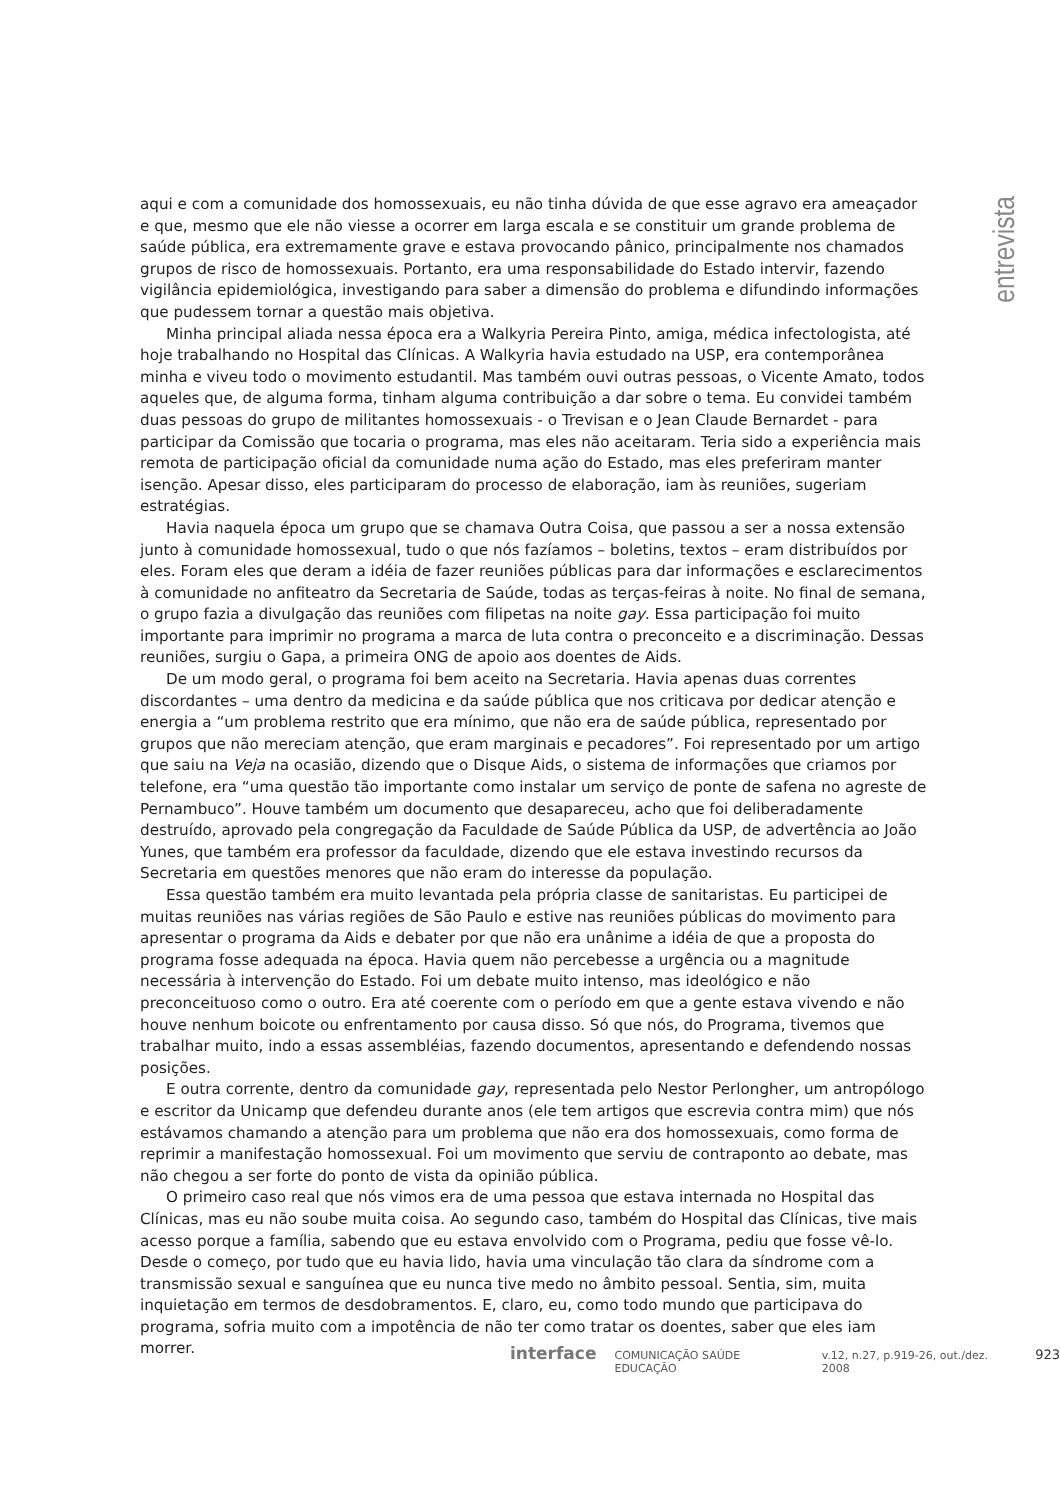entrevista
aqui e com a comunidade dos homossexuais, eu não tinha dúvida de que esse agravo era ameaçador e que, mesmo que ele não viesse a ocorrer em larga escala e se constituir um grande problema de saúde pública, era extremamente grave e estava provocando pânico, principalmente nos chamados grupos de risco de homossexuais. Portanto, era uma responsabilidade do Estado intervir, fazendo vigilância epidemiológica, investigando para saber a dimensão do problema e difundindo informações que pudessem tornar a questão mais objetiva.
Minha principal aliada nessa época era a Walkyria Pereira Pinto, amiga, médica infectologista, até hoje trabalhando no Hospital das Clínicas. A Walkyria havia estudado na USP, era contemporânea minha e viveu todo o movimento estudantil. Mas também ouvi outras pessoas, o Vicente Amato, todos aqueles que, de alguma forma, tinham alguma contribuição a dar sobre o tema. Eu convidei também duas pessoas do grupo de militantes homossexuais - o Trevisan e o Jean Claude Bernardet - para participar da Comissão que tocaria o programa, mas eles não aceitaram. Teria sido a experiência mais remota de participação oficial da comunidade numa ação do Estado, mas eles preferiram manter isenção. Apesar disso, eles participaram do processo de elaboração, iam às reuniões, sugeriam estratégias.
Havia naquela época um grupo que se chamava Outra Coisa, que passou a ser a nossa extensão junto à comunidade homossexual, tudo o que nós fazíamos – boletins, textos – eram distribuídos por eles. Foram eles que deram a idéia de fazer reuniões públicas para dar informações e esclarecimentos à comunidade no anfiteatro da Secretaria de Saúde, todas as terças-feiras à noite. No final de semana, o grupo fazia a divulgação das reuniões com filipetas na noite gay. Essa participação foi muito importante para imprimir no programa a marca de luta contra o preconceito e a discriminação. Dessas reuniões, surgiu o Gapa, a primeira ONG de apoio aos doentes de Aids.
De um modo geral, o programa foi bem aceito na Secretaria. Havia apenas duas correntes discordantes – uma dentro da medicina e da saúde pública que nos criticava por dedicar atenção e energia a “um problema restrito que era mínimo, que não era de saúde pública, representado por grupos que não mereciam atenção, que eram marginais e pecadores”. Foi representado por um artigo que saiu na Veja na ocasião, dizendo que o Disque Aids, o sistema de informações que criamos por telefone, era “uma questão tão importante como instalar um serviço de ponte de safena no agreste de Pernambuco”. Houve também um documento que desapareceu, acho que foi deliberadamente destruído, aprovado pela congregação da Faculdade de Saúde Pública da USP, de advertência ao João Yunes, que também era professor da faculdade, dizendo que ele estava investindo recursos da Secretaria em questões menores que não eram do interesse da população.
Essa questão também era muito levantada pela própria classe de sanitaristas. Eu participei de muitas reuniões nas várias regiões de São Paulo e estive nas reuniões públicas do movimento para apresentar o programa da Aids e debater por que não era unânime a idéia de que a proposta do programa fosse adequada na época. Havia quem não percebesse a urgência ou a magnitude necessária à intervenção do Estado. Foi um debate muito intenso, mas ideológico e não preconceituoso como o outro. Era até coerente com o período em que a gente estava vivendo e não houve nenhum boicote ou enfrentamento por causa disso. Só que nós, do Programa, tivemos que trabalhar muito, indo a essas assembléias, fazendo documentos, apresentando e defendendo nossas posições.
E outra corrente, dentro da comunidade gay, representada pelo Nestor Perlongher, um antropólogo e escritor da Unicamp que defendeu durante anos (ele tem artigos que escrevia contra mim) que nós estávamos chamando a atenção para um problema que não era dos homossexuais, como forma de reprimir a manifestação homossexual. Foi um movimento que serviu de contraponto ao debate, mas não chegou a ser forte do ponto de vista da opinião pública.
O primeiro caso real que nós vimos era de uma pessoa que estava internada no Hospital das Clínicas, mas eu não soube muita coisa. Ao segundo caso, também do Hospital das Clínicas, tive mais acesso porque a família, sabendo que eu estava envolvido com o Programa, pediu que fosse vê-lo. Desde o começo, por tudo que eu havia lido, havia uma vinculação tão clara da síndrome com a transmissão sexual e sanguínea que eu nunca tive medo no âmbito pessoal. Sentia, sim, muita inquietação em termos de desdobramentos. E, claro, eu, como todo mundo que participava do programa, sofria muito com a impotência de não ter como tratar os doentes, saber que eles iam morrer.
interface COMUNICAÇÃO SAÚDE EDUCAÇÃO v.12, n.27, p.919-26, out./dez. 2008 923